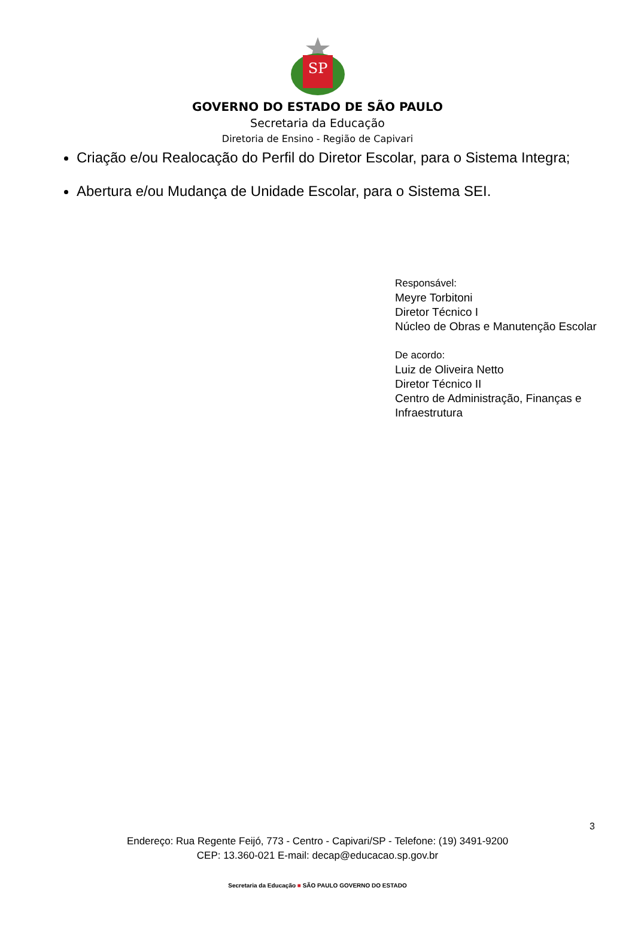SP
GOVERNO DO ESTADO DE SÃO PAULO
Secretaria da Educação
Diretoria de Ensino - Região de Capivari
Criação e/ou Realocação do Perfil do Diretor Escolar, para o Sistema Integra;
Abertura e/ou Mudança de Unidade Escolar, para o Sistema SEI.
Responsável:
Meyre Torbitoni
Diretor Técnico I
Núcleo de Obras e Manutenção Escolar
De acordo:
Luiz de Oliveira Netto
Diretor Técnico II
Centro de Administração, Finanças e Infraestrutura
3
Endereço: Rua Regente Feijó, 773 - Centro - Capivari/SP - Telefone: (19) 3491-9200
CEP: 13.360-021 E-mail: decap@educacao.sp.gov.br
Secretaria da Educação ■ SÃO PAULO GOVERNO DO ESTADO